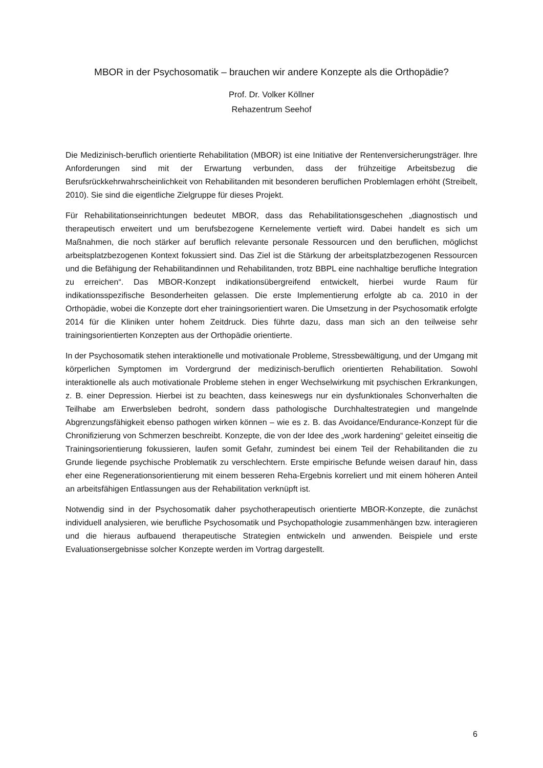MBOR in der Psychosomatik – brauchen wir andere Konzepte als die Orthopädie?
Prof. Dr. Volker Köllner
Rehazentrum Seehof
Die Medizinisch-beruflich orientierte Rehabilitation (MBOR) ist eine Initiative der Rentenversicherungsträger. Ihre Anforderungen sind mit der Erwartung verbunden, dass der frühzeitige Arbeitsbezug die Berufsrückkehrwahrscheinlichkeit von Rehabilitanden mit besonderen beruflichen Problemlagen erhöht (Streibelt, 2010). Sie sind die eigentliche Zielgruppe für dieses Projekt.
Für Rehabilitationseinrichtungen bedeutet MBOR, dass das Rehabilitationsgeschehen „diagnostisch und therapeutisch erweitert und um berufsbezogene Kernelemente vertieft wird. Dabei handelt es sich um Maßnahmen, die noch stärker auf beruflich relevante personale Ressourcen und den beruflichen, möglichst arbeitsplatzbezogenen Kontext fokussiert sind. Das Ziel ist die Stärkung der arbeitsplatzbezogenen Ressourcen und die Befähigung der Rehabilitandinnen und Rehabilitanden, trotz BBPL eine nachhaltige berufliche Integration zu erreichen“. Das MBOR-Konzept indikationsübergreifend entwickelt, hierbei wurde Raum für indikationsspezifische Besonderheiten gelassen. Die erste Implementierung erfolgte ab ca. 2010 in der Orthopädie, wobei die Konzepte dort eher trainingsorientiert waren. Die Umsetzung in der Psychosomatik erfolgte 2014 für die Kliniken unter hohem Zeitdruck. Dies führte dazu, dass man sich an den teilweise sehr trainingsorientierten Konzepten aus der Orthopädie orientierte.
In der Psychosomatik stehen interaktionelle und motivationale Probleme, Stressbewältigung, und der Umgang mit körperlichen Symptomen im Vordergrund der medizinisch-beruflich orientierten Rehabilitation. Sowohl interaktionelle als auch motivationale Probleme stehen in enger Wechselwirkung mit psychischen Erkrankungen, z. B. einer Depression. Hierbei ist zu beachten, dass keineswegs nur ein dysfunktionales Schonverhalten die Teilhabe am Erwerbsleben bedroht, sondern dass pathologische Durchhaltestrategien und mangelnde Abgrenzungsfähigkeit ebenso pathogen wirken können – wie es z. B. das Avoidance/Endurance-Konzept für die Chronifizierung von Schmerzen beschreibt. Konzepte, die von der Idee des „work hardening“ geleitet einseitig die Trainingsorientierung fokussieren, laufen somit Gefahr, zumindest bei einem Teil der Rehabilitanden die zu Grunde liegende psychische Problematik zu verschlechtern. Erste empirische Befunde weisen darauf hin, dass eher eine Regenerationsorientierung mit einem besseren Reha-Ergebnis korreliert und mit einem höheren Anteil an arbeitsfähigen Entlassungen aus der Rehabilitation verknüpft ist.
Notwendig sind in der Psychosomatik daher psychotherapeutisch orientierte MBOR-Konzepte, die zunächst individuell analysieren, wie berufliche Psychosomatik und Psychopathologie zusammenhängen bzw. interagieren und die hieraus aufbauend therapeutische Strategien entwickeln und anwenden. Beispiele und erste Evaluationsergebnisse solcher Konzepte werden im Vortrag dargestellt.
6